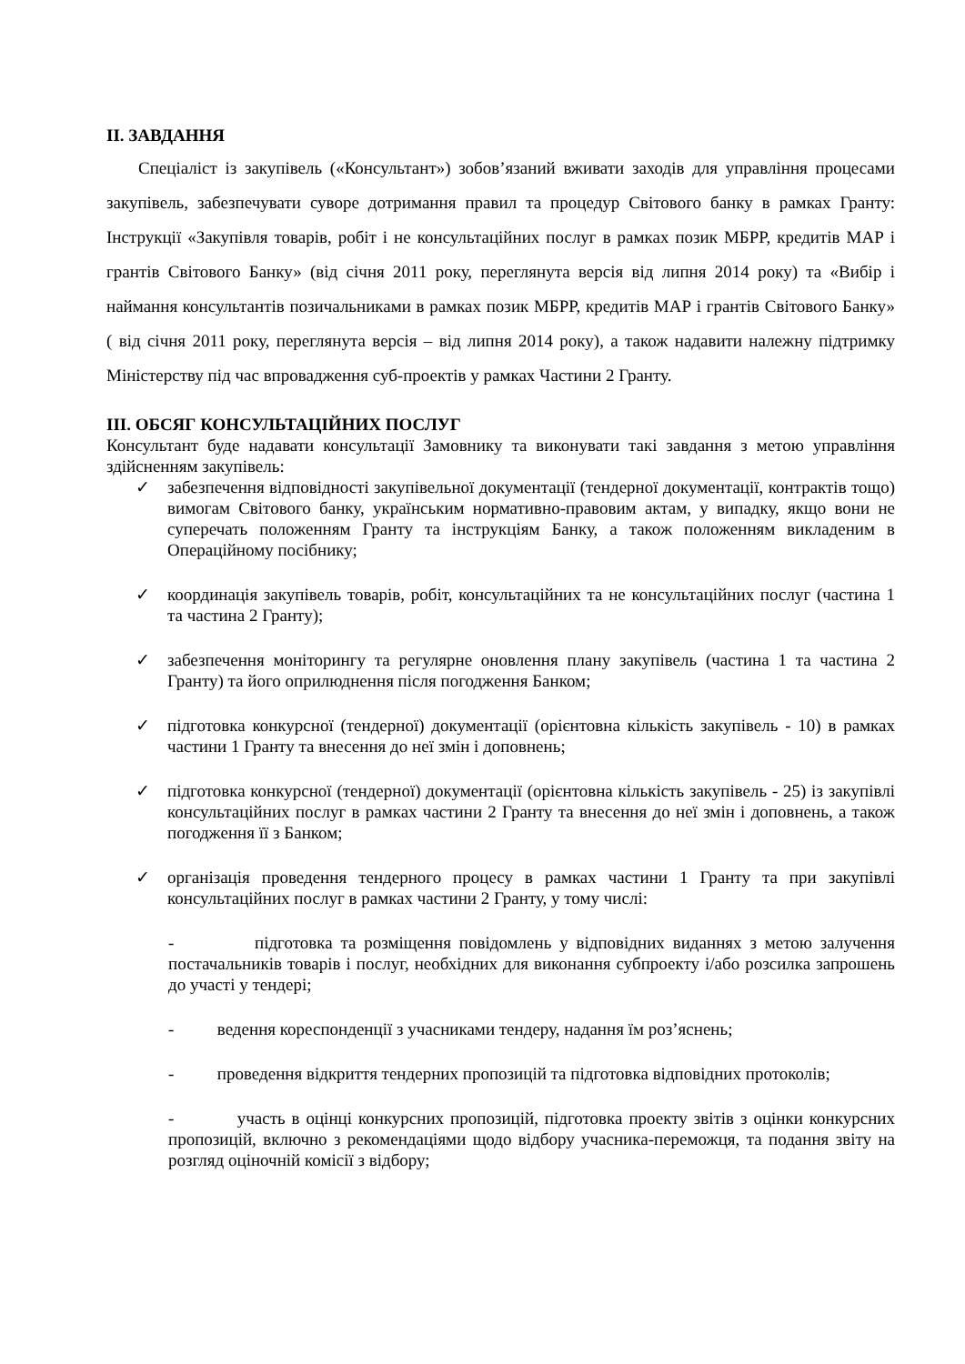ІІ. ЗАВДАННЯ
Спеціаліст із закупівель («Консультант») зобов’язаний вживати заходів для управління процесами закупівель, забезпечувати суворе дотримання правил та процедур Світового банку в рамках Гранту: Інструкції «Закупівля товарів, робіт і не консультаційних послуг в рамках позик МБРР, кредитів МАР і грантів Світового Банку» (від січня 2011 року, переглянута версія від липня 2014 року) та «Вибір і наймання консультантів позичальниками в рамках позик МБРР, кредитів МАР і грантів Світового Банку» ( від січня 2011 року, переглянута версія – від липня 2014 року), а також надавити належну підтримку Міністерству під час впровадження суб-проектів у рамках Частини 2 Гранту.
ІІІ. ОБСЯГ КОНСУЛЬТАЦІЙНИХ ПОСЛУГ
Консультант буде надавати консультації Замовнику та виконувати такі завдання з метою управління здійсненням закупівель:
✓
забезпечення відповідності закупівельної документації (тендерної документації, контрактів тощо) вимогам Світового банку, українським нормативно-правовим актам, у випадку, якщо вони не суперечать положенням Гранту та інструкціям Банку, а також положенням викладеним в Операційному посібнику;
✓
координація закупівель товарів, робіт, консультаційних та не консультаційних послуг (частина 1 та частина 2 Гранту);
✓
забезпечення моніторингу та регулярне оновлення плану закупівель (частина 1 та частина 2 Гранту) та його оприлюднення після погодження Банком;
✓
підготовка конкурсної (тендерної) документації (орієнтовна кількість закупівель - 10) в рамках частини 1 Гранту та внесення до неї змін і доповнень;
✓
підготовка конкурсної (тендерної) документації (орієнтовна кількість закупівель - 25) із закупівлі консультаційних послуг в рамках частини 2 Гранту та внесення до неї змін і доповнень, а також погодження її з Банком;
✓
організація проведення тендерного процесу в рамках частини 1 Гранту та при закупівлі консультаційних послуг в рамках частини 2 Гранту, у тому числі:
- підготовка та розміщення повідомлень у відповідних виданнях з метою залучення постачальників товарів і послуг, необхідних для виконання субпроекту і/або розсилка запрошень до участі у тендері;
- ведення кореспонденції з учасниками тендеру, надання їм роз’яснень;
- проведення відкриття тендерних пропозицій та підготовка відповідних протоколів;
- участь в оцінці конкурсних пропозицій, підготовка проекту звітів з оцінки конкурсних пропозицій, включно з рекомендаціями щодо відбору учасника-переможця, та подання звіту на розгляд оціночній комісії з відбору;